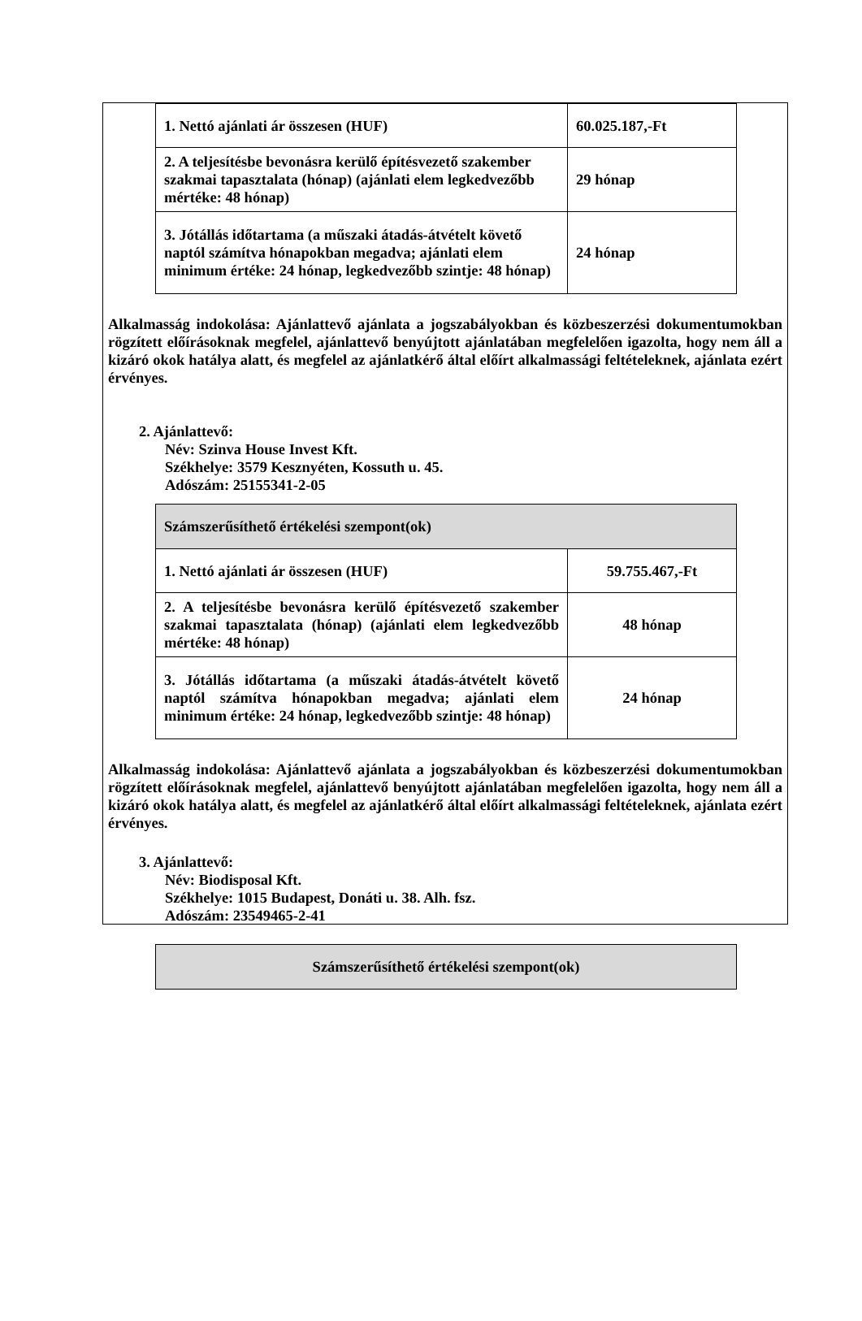| 1. Nettó ajánlati ár összesen (HUF) | 60.025.187,-Ft |
| 2. A teljesítésbe bevonásra kerülő építésvezető szakember szakmai tapasztalata (hónap) (ajánlati elem legkedvezőbb mértéke: 48 hónap) | 29 hónap |
| 3. Jótállás időtartama (a műszaki átadás-átvételt követő naptól számítva hónapokban megadva; ajánlati elem minimum értéke: 24 hónap, legkedvezőbb szintje: 48 hónap) | 24 hónap |
Alkalmasság indokolása: Ajánlattevő ajánlata a jogszabályokban és közbeszerzési dokumentumokban rögzített előírásoknak megfelel, ajánlattevő benyújtott ajánlatában megfelelően igazolta, hogy nem áll a kizáró okok hatálya alatt, és megfelel az ajánlatkérő által előírt alkalmassági feltételeknek, ajánlata ezért érvényes.
2. Ajánlattevő:
Név: Szinva House Invest Kft.
Székhelye: 3579 Kesznyéten, Kossuth u. 45.
Adószám: 25155341-2-05
| Számszerűsíthető értékelési szempont(ok) | |
| 1. Nettó ajánlati ár összesen (HUF) | 59.755.467,-Ft |
| 2. A teljesítésbe bevonásra kerülő építésvezető szakember szakmai tapasztalata (hónap) (ajánlati elem legkedvezőbb mértéke: 48 hónap) | 48 hónap |
| 3. Jótállás időtartama (a műszaki átadás-átvételt követő naptól számítva hónapokban megadva; ajánlati elem minimum értéke: 24 hónap, legkedvezőbb szintje: 48 hónap) | 24 hónap |
Alkalmasság indokolása: Ajánlattevő ajánlata a jogszabályokban és közbeszerzési dokumentumokban rögzített előírásoknak megfelel, ajánlattevő benyújtott ajánlatában megfelelően igazolta, hogy nem áll a kizáró okok hatálya alatt, és megfelel az ajánlatkérő által előírt alkalmassági feltételeknek, ajánlata ezért érvényes.
3. Ajánlattevő:
Név: Biodisposal Kft.
Székhelye: 1015 Budapest, Donáti u. 38. Alh. fsz.
Adószám: 23549465-2-41
| Számszerűsíthető értékelési szempont(ok) |